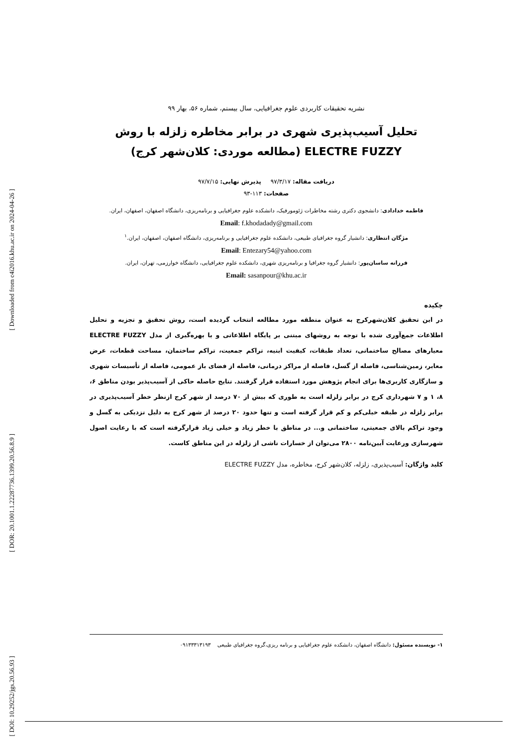[ Downloaded from c4i2016.khu.ac.ir on 2024-04-26 ]
[ DOR: 20.1001.1.22287736.1399.20.56.8.9 ]
[ DOI: 10.29252/jgs.20.56.93 ]
نشریه تحقیقات کاربردی علوم جغرافیایی، سال بیستم، شماره ۵۶، بهار ۹۹
تحلیل آسیب‌پذیری شهری در برابر مخاطره زلزله با روش ELECTRE FUZZY (مطالعه موردی: کلان‌شهر کرج)
دریافت مقاله: ۹۷/۳/۱۷ پذیرش نهایی: ۹۷/۷/۱۵
صفحات: ۱۱۳-۹۳
فاطمه خدادادی: دانشجوی دکتری رشته مخاطرات ژئومورفیک، دانشکده علوم جغرافیایی و برنامه‌ریزی، دانشگاه اصفهان، اصفهان، ایران.
Email: f.khodadady@gmail.com
مژگان انتظاری: دانشیار گروه جغرافیای طبیعی، دانشکده علوم جغرافیایی و برنامه‌ریزی، دانشگاه اصفهان، اصفهان، ایران.<sup>۱</sup>
Email: Entezary54@yahoo.com
فرزانه ساسان‌پور: دانشیار گروه جغرافیا و برنامه‌ریزی شهری، دانشکده علوم جغرافیایی، دانشگاه خوارزمی، تهران، ایران.
Email: sasanpour@khu.ac.ir
چکیده
در این تحقیق کلان‌شهرکرج به عنوان منطقه مورد مطالعه انتخاب گردیده است، روش تحقیق و تجزیه و تحلیل اطلاعات جمع‌آوری شده با توجه به روشهای مبتنی بر پایگاه اطلاعاتی و با بهره‌گیری از مدل ELECTRE FUZZY معیارهای مصالح ساختمانی، تعداد طبقات، کیفیت ابنیه، تراکم جمعیت، تراکم ساختمان، مساحت قطعات، عرض معابر، زمین‌شناسی، فاصله از گسل، فاصله از مراکز درمانی، فاصله از فضای باز عمومی، فاصله از تأسیسات شهری و سازگاری کاربری‌ها برای انجام پژوهش مورد استفاده قرار گرفتند. نتایج حاصله حاکی از آسیب‌پذیر بودن مناطق ۶، ۸، ۱ و ۷ شهرداری کرج در برابر زلزله است به طوری که بیش از ۷۰ درصد از شهر کرج ازنظر خطر آسیب‌پذیری در برابر زلزله در طبقه خیلی‌کم و کم قرار گرفته است و تنها حدود ۲۰ درصد از شهر کرج به دلیل نزدیکی به گسل و وجود تراکم بالای جمعیتی، ساختمانی و... در مناطق با خطر زیاد و خیلی زیاد قرارگرفته است که با رعایت اصول شهرسازی ورعایت آیین‌نامه ۲۸۰۰ می‌توان از خسارات ناشی از زلزله در این مناطق کاست.
کلید واژگان: آسیب‌پذیری، زلزله، کلان‌شهر کرج، مخاطره، مدل ELECTRE FUZZY
۱- نویسنده مسئول: دانشگاه اصفهان، دانشکده علوم جغرافیایی و برنامه ریزی،گروه جغرافیای طبیعی ۰۹۱۳۳۳۱۳۱۹۳